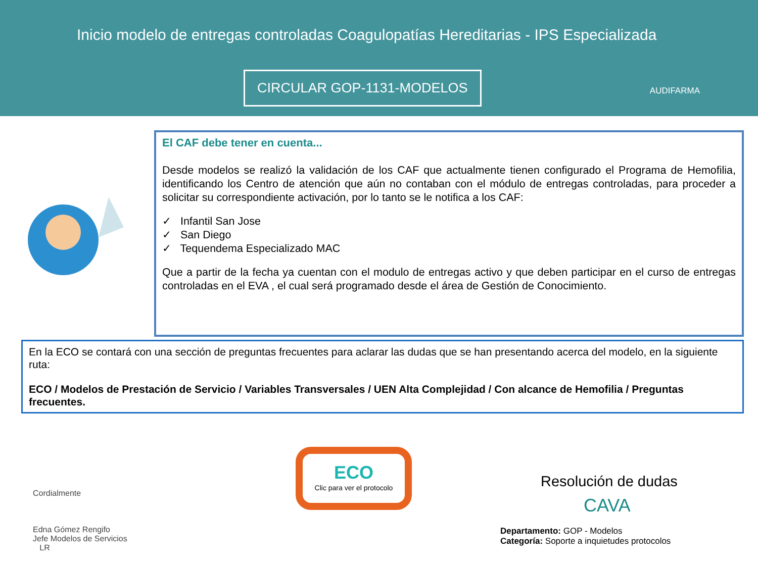Inicio modelo de entregas controladas Coagulopatías Hereditarias - IPS Especializada
CIRCULAR GOP-1131-MODELOS
AUDIFARMA
El CAF debe tener en cuenta...
Desde modelos se realizó la validación de los CAF que actualmente tienen configurado el Programa de Hemofilia, identificando los Centro de atención que aún no contaban con el módulo de entregas controladas, para proceder a solicitar su correspondiente activación, por lo tanto se le notifica a los CAF:
✓ Infantil San Jose
✓ San Diego
✓ Tequendema Especializado MAC
Que a partir de la fecha ya cuentan con el modulo de entregas activo y que deben participar en el curso de entregas controladas en el EVA , el cual será programado desde el área de Gestión de Conocimiento.
En la ECO se contará con una sección de preguntas frecuentes para aclarar las dudas que se han presentando acerca del modelo, en la siguiente ruta:
ECO / Modelos de Prestación de Servicio / Variables Transversales / UEN Alta Complejidad / Con alcance de Hemofilia / Preguntas frecuentes.
Cordialmente
Edna Gómez Rengifo
Jefe Modelos de Servicios
LR
ECO
Clic para ver el protocolo
Resolución de dudas
CAVA
Departamento: GOP - Modelos
Categoría: Soporte a inquietudes protocolos